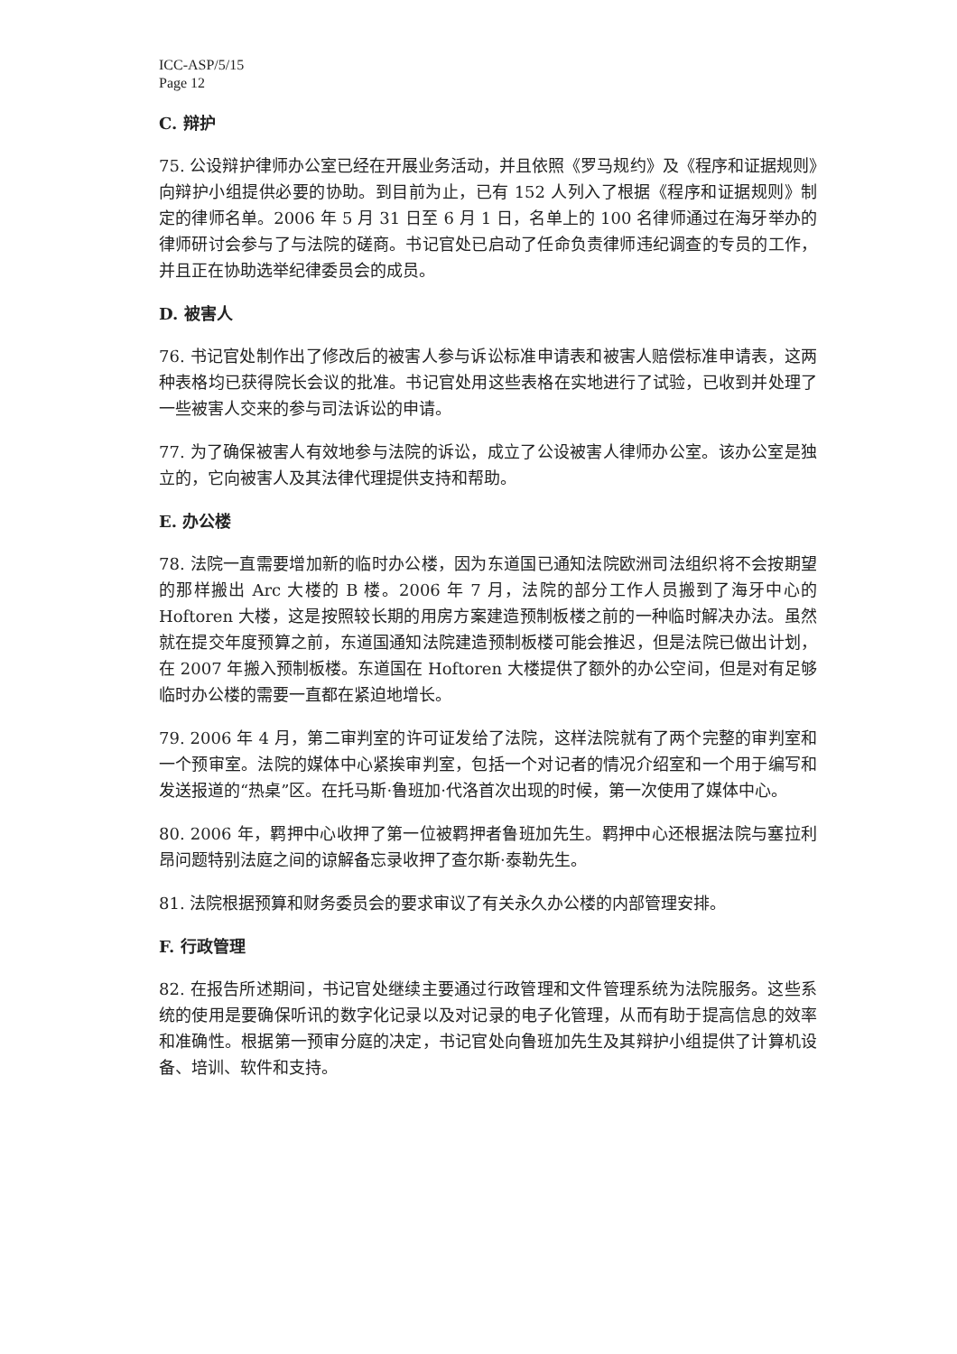ICC-ASP/5/15
Page 12
C. 辩护
75. 公设辩护律师办公室已经在开展业务活动，并且依照《罗马规约》及《程序和证据规则》向辩护小组提供必要的协助。到目前为止，已有 152 人列入了根据《程序和证据规则》制定的律师名单。2006 年 5 月 31 日至 6 月 1 日，名单上的 100 名律师通过在海牙举办的律师研讨会参与了与法院的磋商。书记官处已启动了任命负责律师违纪调查的专员的工作，并且正在协助选举纪律委员会的成员。
D. 被害人
76. 书记官处制作出了修改后的被害人参与诉讼标准申请表和被害人赔偿标准申请表，这两种表格均已获得院长会议的批准。书记官处用这些表格在实地进行了试验，已收到并处理了一些被害人交来的参与司法诉讼的申请。
77. 为了确保被害人有效地参与法院的诉讼，成立了公设被害人律师办公室。该办公室是独立的，它向被害人及其法律代理提供支持和帮助。
E. 办公楼
78. 法院一直需要增加新的临时办公楼，因为东道国已通知法院欧洲司法组织将不会按期望的那样搬出 Arc 大楼的 B 楼。2006 年 7 月，法院的部分工作人员搬到了海牙中心的 Hoftoren 大楼，这是按照较长期的用房方案建造预制板楼之前的一种临时解决办法。虽然就在提交年度预算之前，东道国通知法院建造预制板楼可能会推迟，但是法院已做出计划，在 2007 年搬入预制板楼。东道国在 Hoftoren 大楼提供了额外的办公空间，但是对有足够临时办公楼的需要一直都在紧迫地增长。
79. 2006 年 4 月，第二审判室的许可证发给了法院，这样法院就有了两个完整的审判室和一个预审室。法院的媒体中心紧挨审判室，包括一个对记者的情况介绍室和一个用于编写和发送报道的“热桌”区。在托马斯·鲁班加·代洛首次出现的时候，第一次使用了媒体中心。
80. 2006 年，羁押中心收押了第一位被羁押者鲁班加先生。羁押中心还根据法院与塞拉利昂问题特别法庭之间的谅解备忘录收押了查尔斯·泰勒先生。
81. 法院根据预算和财务委员会的要求审议了有关永久办公楼的内部管理安排。
F. 行政管理
82. 在报告所述期间，书记官处继续主要通过行政管理和文件管理系统为法院服务。这些系统的使用是要确保听讯的数字化记录以及对记录的电子化管理，从而有助于提高信息的效率和准确性。根据第一预审分庭的决定，书记官处向鲁班加先生及其辩护小组提供了计算机设备、培训、软件和支持。